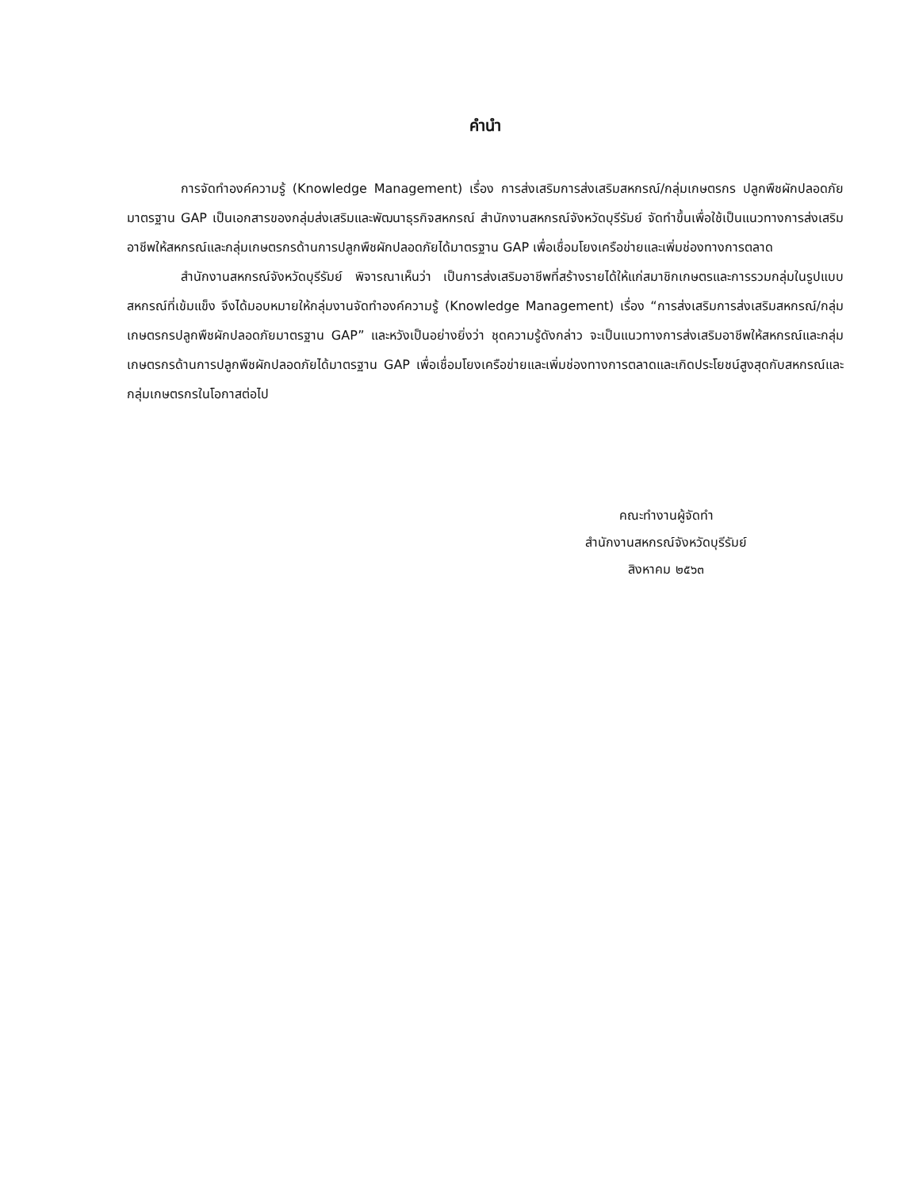คำนำ
การจัดทำองค์ความรู้ (Knowledge Management) เรื่อง การส่งเสริมการส่งเสริมสหกรณ์/กลุ่มเกษตรกร ปลูกพืชผักปลอดภัยมาตรฐาน GAP เป็นเอกสารของกลุ่มส่งเสริมและพัฒนาธุรกิจสหกรณ์ สำนักงานสหกรณ์จังหวัดบุรีรัมย์ จัดทำขึ้นเพื่อใช้เป็นแนวทางการส่งเสริมอาชีพให้สหกรณ์และกลุ่มเกษตรกรด้านการปลูกพืชผักปลอดภัยได้มาตรฐาน GAP เพื่อเชื่อมโยงเครือข่ายและเพิ่มช่องทางการตลาด
สำนักงานสหกรณ์จังหวัดบุรีรัมย์ พิจารณาเห็นว่า เป็นการส่งเสริมอาชีพที่สร้างรายได้ให้แก่สมาชิกเกษตรและการรวมกลุ่มในรูปแบบสหกรณ์ที่เข้มแข็ง จึงได้มอบหมายให้กลุ่มงานจัดทำองค์ความรู้ (Knowledge Management) เรื่อง “การส่งเสริมการส่งเสริมสหกรณ์/กลุ่มเกษตรกรปลูกพืชผักปลอดภัยมาตรฐาน GAP” และหวังเป็นอย่างยิ่งว่า ชุดความรู้ดังกล่าว จะเป็นแนวทางการส่งเสริมอาชีพให้สหกรณ์และกลุ่มเกษตรกรด้านการปลูกพืชผักปลอดภัยได้มาตรฐาน GAP เพื่อเชื่อมโยงเครือข่ายและเพิ่มช่องทางการตลาดและเกิดประโยชน์สูงสุดกับสหกรณ์และกลุ่มเกษตรกรในโอกาสต่อไป
คณะทำงานผู้จัดทำ
สำนักงานสหกรณ์จังหวัดบุรีรัมย์
สิงหาคม ๒๕๖๓